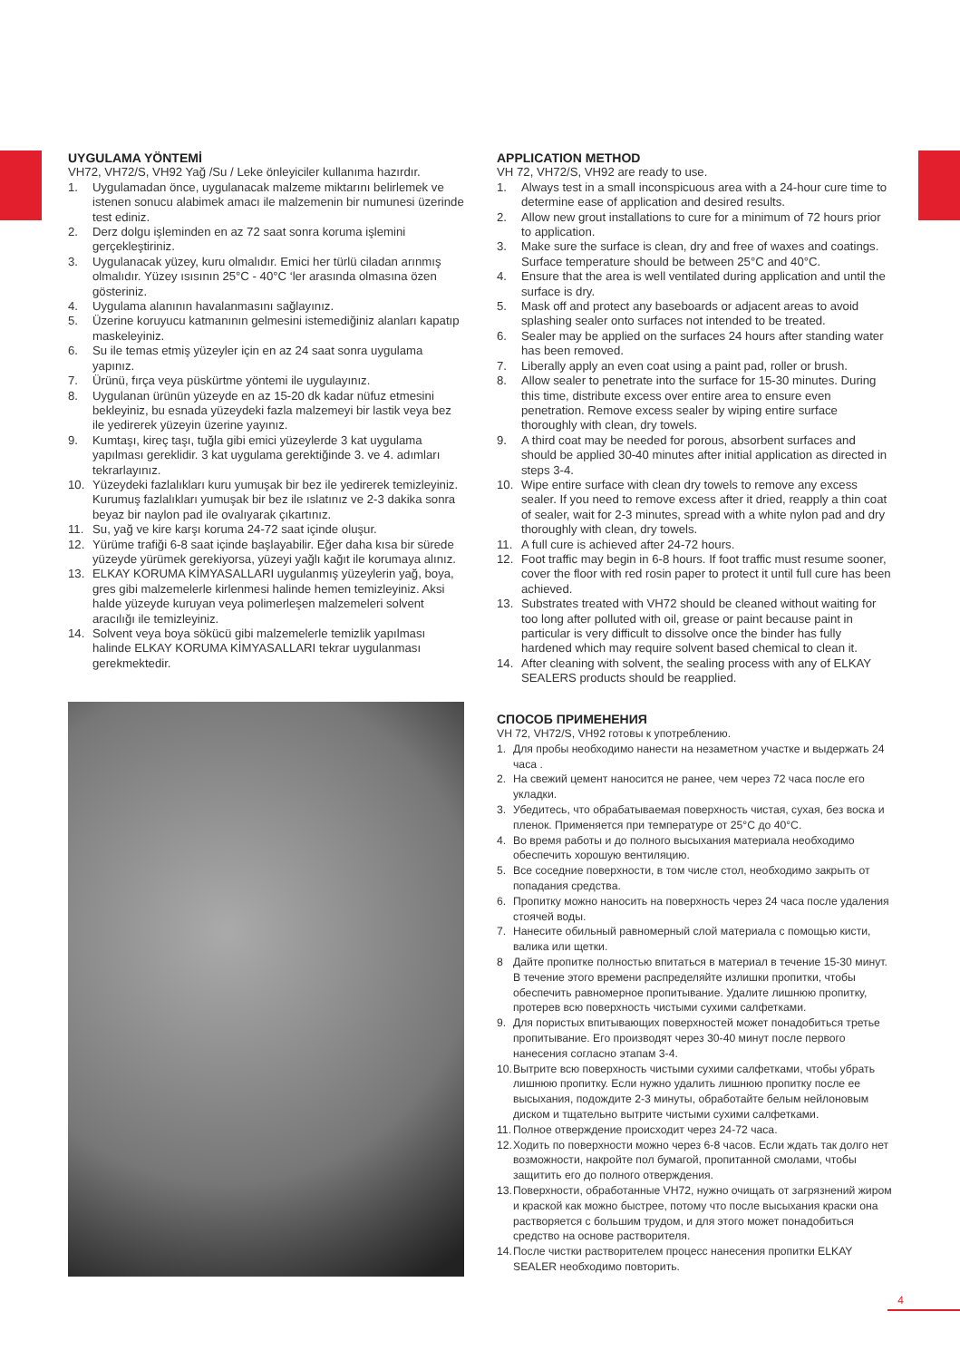UYGULAMA YÖNTEMİ
VH72, VH72/S, VH92 Yağ /Su / Leke önleyiciler kullanıma hazırdır.
1. Uygulamadan önce, uygulanacak malzeme miktarını belirlemek ve istenen sonucu alabimek amacı ile malzemenin bir numunesi üzerinde test ediniz.
2. Derz dolgu işleminden en az 72 saat sonra koruma işlemini gerçekleştiriniz.
3. Uygulanacak yüzey, kuru olmalıdır. Emici her türlü ciladan arınmış olmalıdır. Yüzey ısısının 25°C - 40°C ‘ler arasında olmasına özen gösteriniz.
4. Uygulama alanının havalanmasını sağlayınız.
5. Üzerine koruyucu katmanının gelmesini istemediğiniz alanları kapatıp maskeleyiniz.
6. Su ile temas etmiş yüzeyler için en az 24 saat sonra uygulama yapınız.
7. Ürünü, fırça veya püskürtme yöntemi ile uygulayınız.
8. Uygulanan ürünün yüzeyde en az 15-20 dk kadar nüfuz etmesini bekleyiniz, bu esnada yüzeydeki fazla malzemeyi bir lastik veya bez ile yedirerek yüzeyin üzerine yayınız.
9. Kumtaşı, kireç taşı, tuğla gibi emici yüzeylerde 3 kat uygulama yapılması gereklidir. 3 kat uygulama gerektiğinde 3. ve 4. adımları tekrarlayınız.
10. Yüzeydeki fazlalıkları kuru yumuşak bir bez ile yedirerek temizleyiniz. Kurumuş fazlalıkları yumuşak bir bez ile ıslatınız ve 2-3 dakika sonra beyaz bir naylon pad ile ovalıyarak çıkartınız.
11. Su, yağ ve kire karşı koruma 24-72 saat içinde oluşur.
12. Yürüme trafiği 6-8 saat içinde başlayabilir. Eğer daha kısa bir sürede yüzeyde yürümek gerekiyorsa, yüzeyi yağlı kağıt ile korumaya alınız.
13. ELKAY KORUMA KİMYASALLARI uygulanmış yüzeylerin yağ, boya, gres gibi malzemelerle kirlenmesi halinde hemen temizleyiniz. Aksi halde yüzeyde kuruyan veya polimerleşen malzemeleri solvent aracılığı ile temizleyiniz.
14. Solvent veya boya sökücü gibi malzemelerle temizlik yapılması halinde ELKAY KORUMA KİMYASALLARI tekrar uygulanması gerekmektedir.
APPLICATION METHOD
VH 72, VH72/S, VH92 are ready to use.
1. Always test in a small inconspicuous area with a 24-hour cure time to determine ease of application and desired results.
2. Allow new grout installations to cure for a minimum of 72 hours prior to application.
3. Make sure the surface is clean, dry and free of waxes and coatings. Surface temperature should be between 25°C and 40°C.
4. Ensure that the area is well ventilated during application and until the surface is dry.
5. Mask off and protect any baseboards or adjacent areas to avoid splashing sealer onto surfaces not intended to be treated.
6. Sealer may be applied on the surfaces 24 hours after standing water has been removed.
7. Liberally apply an even coat using a paint pad, roller or brush.
8. Allow sealer to penetrate into the surface for 15-30 minutes. During this time, distribute excess over entire area to ensure even penetration. Remove excess sealer by wiping entire surface thoroughly with clean, dry towels.
9. A third coat may be needed for porous, absorbent surfaces and should be applied 30-40 minutes after initial application as directed in steps 3-4.
10. Wipe entire surface with clean dry towels to remove any excess sealer. If you need to remove excess after it dried, reapply a thin coat of sealer, wait for 2-3 minutes, spread with a white nylon pad and dry thoroughly with clean, dry towels.
11. A full cure is achieved after 24-72 hours.
12. Foot traffic may begin in 6-8 hours. If foot traffic must resume sooner, cover the floor with red rosin paper to protect it until full cure has been achieved.
13. Substrates treated with VH72 should be cleaned without waiting for too long after polluted with oil, grease or paint because paint in particular is very difficult to dissolve once the binder has fully hardened which may require solvent based chemical to clean it.
14. After cleaning with solvent, the sealing process with any of ELKAY SEALERS products should be reapplied.
СПОСОБ ПРИМЕНЕНИЯ
VH 72, VH72/S, VH92 готовы к употреблению.
1. Для пробы необходимо нанести на незаметном участке и выдержать 24 часа .
2. На свежий цемент наносится не ранее, чем через 72 часа после его укладки.
3. Убедитесь, что обрабатываемая поверхность чистая, сухая, без воска и пленок. Применяется при температуре от 25°C до 40°C.
4. Во время работы и до полного высыхания материала необходимо обеспечить хорошую вентиляцию.
5. Все соседние поверхности, в том числе стол, необходимо закрыть от попадания средства.
6. Пропитку можно наносить на поверхность через 24 часа после удаления стоячей воды.
7. Нанесите обильный равномерный слой материала с помощью кисти, валика или щетки.
8 Дайте пропитке полностью впитаться в материал в течение 15-30 минут. В течение этого времени распределяйте излишки пропитки, чтобы обеспечить равномерное пропитывание. Удалите лишнюю пропитку, протерев всю поверхность чистыми сухими салфетками.
9. Для пористых впитывающих поверхностей может понадобиться третье пропитывание. Его производят через 30-40 минут после первого нанесения согласно этапам 3-4.
10. Вытрите всю поверхность чистыми сухими салфетками, чтобы убрать лишнюю пропитку. Если нужно удалить лишнюю пропитку после ее высыхания, подождите 2-3 минуты, обработайте белым нейлоновым диском и тщательно вытрите чистыми сухими салфетками.
11. Полное отверждение происходит через 24-72 часа.
12. Ходить по поверхности можно через 6-8 часов. Если ждать так долго нет возможности, накройте пол бумагой, пропитанной смолами, чтобы защитить его до полного отверждения.
13. Поверхности, обработанные VH72, нужно очищать от загрязнений жиром и краской как можно быстрее, потому что после высыхания краски она растворяется с большим трудом, и для этого может понадобиться средство на основе растворителя.
14. После чистки растворителем процесс нанесения пропитки ELKAY SEALER необходимо повторить.
4